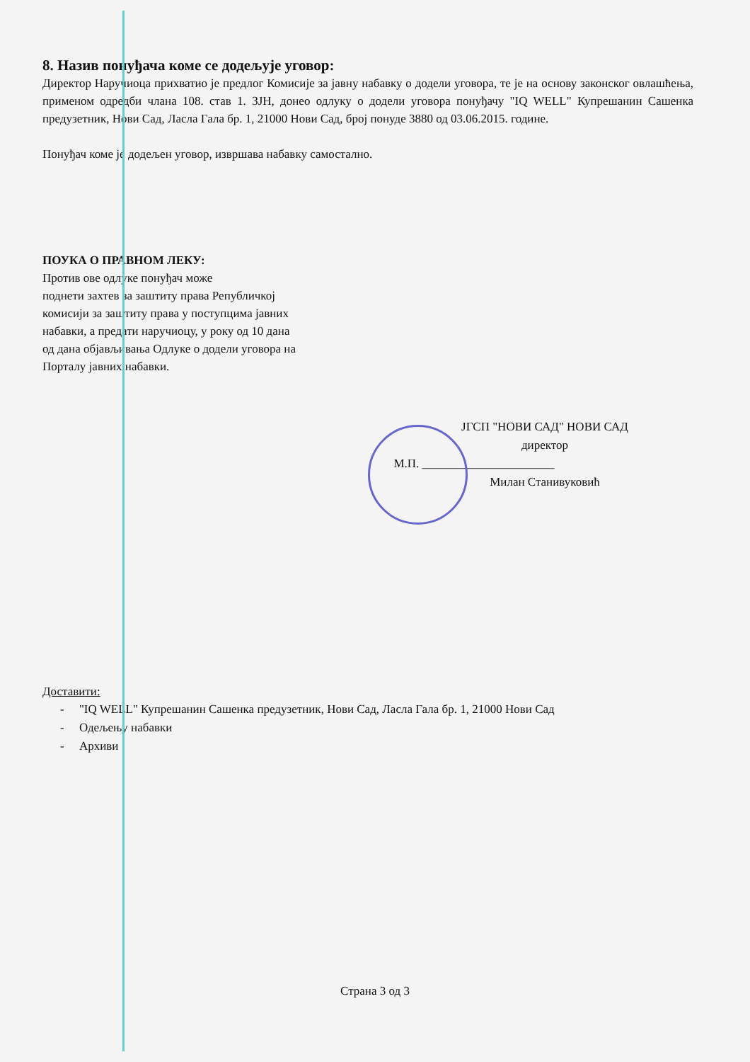8. Назив понуђача коме се додељује уговор:
Директор Наручиоца прихватио је предлог Комисије за јавну набавку о додели уговора, те је на основу законског овлашћења, применом одредби члана 108. став 1. ЗЈН, донео одлуку о додели уговора понуђачу "IQ WELL" Купрешанин Сашенка предузетник, Нови Сад, Ласла Гала бр. 1, 21000 Нови Сад, број понуде 3880 од 03.06.2015. године.
Понуђач коме је додељен уговор, извршава набавку самостално.
ПОУКА О ПРАВНОМ ЛЕКУ:
Против ове одлуке понуђач може
поднети захтев за заштиту права Републичкој
комисији за заштиту права у поступцима јавних
набавки, а предати наручиоцу, у року од 10 дана
од дана објављивања Одлуке о додели уговора на
Порталу јавних набавки.
ЈГСП "НОВИ САД" НОВИ САД
директор
М.П. ______________________
Милан Станивуковић
Доставити:
- "IQ WELL" Купрешанин Сашенка предузетник, Нови Сад, Ласла Гала бр. 1, 21000 Нови Сад
- Одељењу набавки
- Архиви
Страна 3 од 3